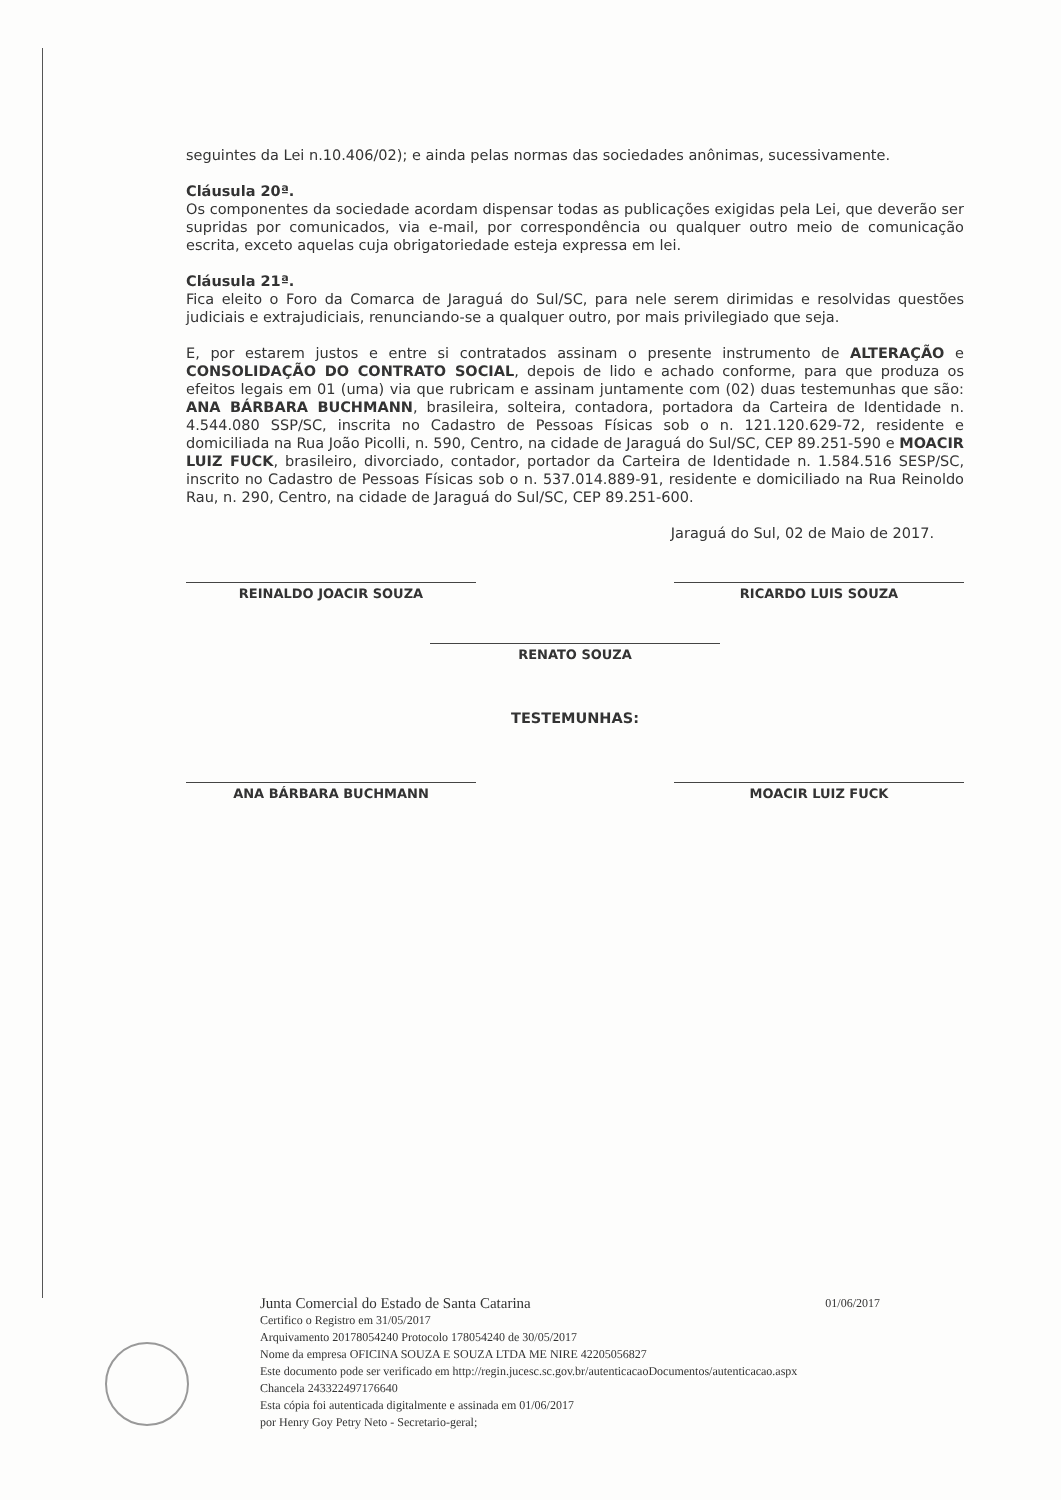seguintes da Lei n.10.406/02); e ainda pelas normas das sociedades anônimas, sucessivamente.
Cláusula 20ª.
Os componentes da sociedade acordam dispensar todas as publicações exigidas pela Lei, que deverão ser supridas por comunicados, via e-mail, por correspondência ou qualquer outro meio de comunicação escrita, exceto aquelas cuja obrigatoriedade esteja expressa em lei.
Cláusula 21ª.
Fica eleito o Foro da Comarca de Jaraguá do Sul/SC, para nele serem dirimidas e resolvidas questões judiciais e extrajudiciais, renunciando-se a qualquer outro, por mais privilegiado que seja.
E, por estarem justos e entre si contratados assinam o presente instrumento de ALTERAÇÃO e CONSOLIDAÇÃO DO CONTRATO SOCIAL, depois de lido e achado conforme, para que produza os efeitos legais em 01 (uma) via que rubricam e assinam juntamente com (02) duas testemunhas que são: ANA BÁRBARA BUCHMANN, brasileira, solteira, contadora, portadora da Carteira de Identidade n. 4.544.080 SSP/SC, inscrita no Cadastro de Pessoas Físicas sob o n. 121.120.629-72, residente e domiciliada na Rua João Picolli, n. 590, Centro, na cidade de Jaraguá do Sul/SC, CEP 89.251-590 e MOACIR LUIZ FUCK, brasileiro, divorciado, contador, portador da Carteira de Identidade n. 1.584.516 SESP/SC, inscrito no Cadastro de Pessoas Físicas sob o n. 537.014.889-91, residente e domiciliado na Rua Reinoldo Rau, n. 290, Centro, na cidade de Jaraguá do Sul/SC, CEP 89.251-600.
Jaraguá do Sul, 02 de Maio de 2017.
REINALDO JOACIR SOUZA RICARDO LUIS SOUZA
RENATO SOUZA
TESTEMUNHAS:
ANA BÁRBARA BUCHMANN MOACIR LUIZ FUCK
Junta Comercial do Estado de Santa Catarina 01/06/2017
Certifico o Registro em 31/05/2017
Arquivamento 20178054240 Protocolo 178054240 de 30/05/2017
Nome da empresa OFICINA SOUZA E SOUZA LTDA ME NIRE 42205056827
Este documento pode ser verificado em http://regin.jucesc.sc.gov.br/autenticacaoDocumentos/autenticacao.aspx
Chancela 243322497176640
Esta cópia foi autenticada digitalmente e assinada em 01/06/2017
por Henry Goy Petry Neto - Secretario-geral;